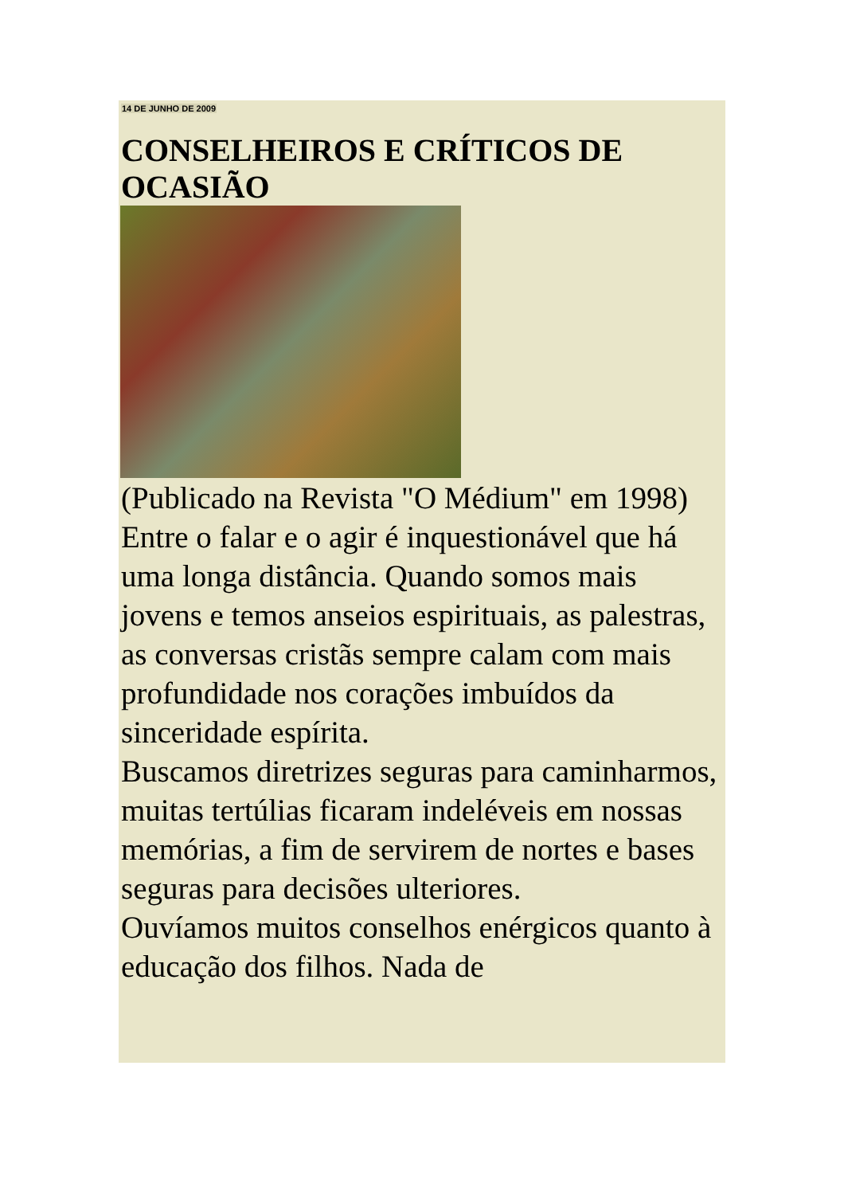14 DE JUNHO DE 2009
CONSELHEIROS E CRÍTICOS DE OCASIÃO
(Publicado na Revista "O Médium" em 1998)
Entre o falar e o agir é inquestionável que há uma longa distância. Quando somos mais jovens e temos anseios espirituais, as palestras, as conversas cristãs sempre calam com mais profundidade nos corações imbuídos da sinceridade espírita.
Buscamos diretrizes seguras para caminharmos, muitas tertúlias ficaram indeléveis em nossas memórias, a fim de servirem de nortes e bases seguras para decisões ulteriores.
Ouvíamos muitos conselhos enérgicos quanto à educação dos filhos. Nada de